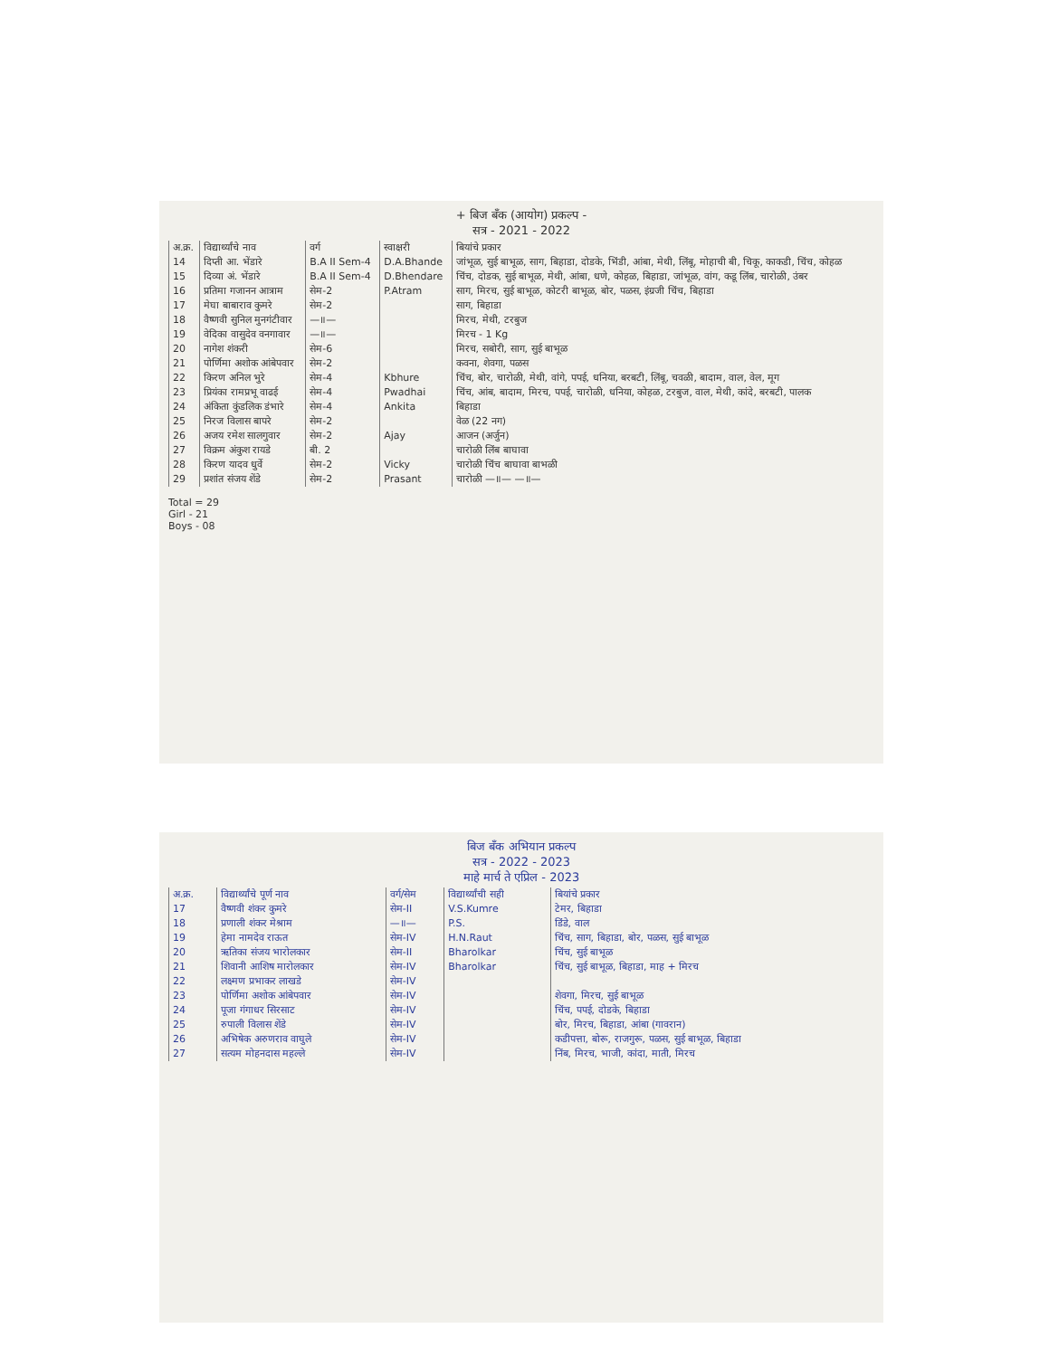+ बिज बँक (आयोग) प्रकल्प -
सत्र - 2021 - 2022
| अ.क्र. | विद्यार्थ्यांचे नाव | वर्ग | स्वाक्षरी | बियांचे प्रकार |
| --- | --- | --- | --- | --- |
| 14 | दिप्ती आ. भेंडारे | B.A II Sem-4 | D.A.Bhande | जांभूळ, सुई बाभूळ, साग, बिहाडा, दोडके, भिंडी, आंबा, मेथी, लिंबू, मोहाची बी, चिकू, काकडी, चिंच, कोहळ |
| 15 | दिव्या अं. भेंडारे | B.A II Sem-4 | D.Bhendare | चिंच, दोडक, सुई बाभूळ, मेथी, आंबा, धणे, कोहळ, बिहाडा, जांभूळ, वांग, कडू लिंब, चारोळी, उंबर |
| 16 | प्रतिमा गजानन आत्राम | सेम-2 | P.Atram | साग, मिरच, सुई बाभूळ, कोटरी बाभूळ, बोर, पळस, इंग्रजी चिंच, बिहाडा |
| 17 | मेघा बाबाराव कुमरे | सेम-2 | | साग, बिहाडा |
| 18 | वैष्णवी सुनिल मुनगंटीवार | —॥— | | मिरच, मेथी, टरबुज |
| 19 | वेदिका वासुदेव वनगावार | —॥— | | मिरच - 1 Kg |
| 20 | नागेश शंकरी | सेम-6 | | मिरच, सबोरी, साग, सुई बाभूळ |
| 21 | पोर्णिमा अशोक आंबेपवार | सेम-2 | | कवना, शेवगा, पळस |
| 22 | किरण अनिल भुरे | सेम-4 | Kbhure | चिंच, बोर, चारोळी, मेथी, वांगे, पपई, धनिया, बरबटी, लिंबू, चवळी, बादाम, वाल, वेल, मूग |
| 23 | प्रियंका रामप्रभू वाढई | सेम-4 | Pwadhai | चिंच, आंब, बादाम, मिरच, पपई, चारोळी, धनिया, कोहळ, टरबुज, वाल, मेथी, कांदे, बरबटी, पालक |
| 24 | अंकिता कुंडलिक डंभारे | सेम-4 | Ankita | बिहाडा |
| 25 | निरज विलास बापरे | सेम-2 | | वेळ (22 नग) |
| 26 | अजय रमेश सालगुवार | सेम-2 | Ajay | आजन (अर्जुन) |
| 27 | विक्रम अंकुश रायडे | बी. 2 | | चारोळी लिंब बाघावा |
| 28 | किरण यादव धुर्वे | सेम-2 | Vicky | चारोळी चिंच बाघावा बाभळी |
| 29 | प्रशांत संजय शेंडे | सेम-2 | Prasant | चारोळी —॥— —॥— |
Total = 29
Girl - 21
Boys - 08
बिज बँक अभियान प्रकल्प
सत्र - 2022 - 2023
माहे मार्च ते एप्रिल - 2023
| अ.क्र. | विद्यार्थ्यांचे पूर्ण नाव | वर्ग/सेम | विद्यार्थ्यांची सही | बियांचे प्रकार |
| --- | --- | --- | --- | --- |
| 17 | वैष्णवी शंकर कुमरे | सेम-II | V.S.Kumre | टेमर, बिहाडा |
| 18 | प्रणाली शंकर मेश्राम | —॥— | P.S. | डिंडे, वाल |
| 19 | हेमा नामदेव राऊत | सेम-IV | H.N.Raut | चिंच, साग, बिहाडा, बोर, पळस, सुई बाभूळ |
| 20 | ऋतिका संजय भारोलकार | सेम-II | Bharolkar | चिंच, सुई बाभूळ |
| 21 | शिवानी आशिष मारोलकार | सेम-IV | Bharolkar | चिंच, सुई बाभूळ, बिहाडा, माह + मिरच |
| 22 | लक्ष्मण प्रभाकर लाखडे | सेम-IV | | |
| 23 | पोर्णिमा अशोक आंबेपवार | सेम-IV | | शेवगा, मिरच, सुई बाभूळ |
| 24 | पूजा गंगाधर सिरसाट | सेम-IV | | चिंच, पपई, दोडके, बिहाडा |
| 25 | रुपाली विलास शेंडे | सेम-IV | | बोर, मिरच, बिहाडा, आंबा (गावरान) |
| 26 | अभिषेक अरुणराव वाघुले | सेम-IV | | कडीपत्ता, बोरू, राजगुरू, पळस, सुई बाभूळ, बिहाडा |
| 27 | सत्यम मोहनदास महल्ले | सेम-IV | | निंब, मिरच, भाजी, कांदा, माती, मिरच |